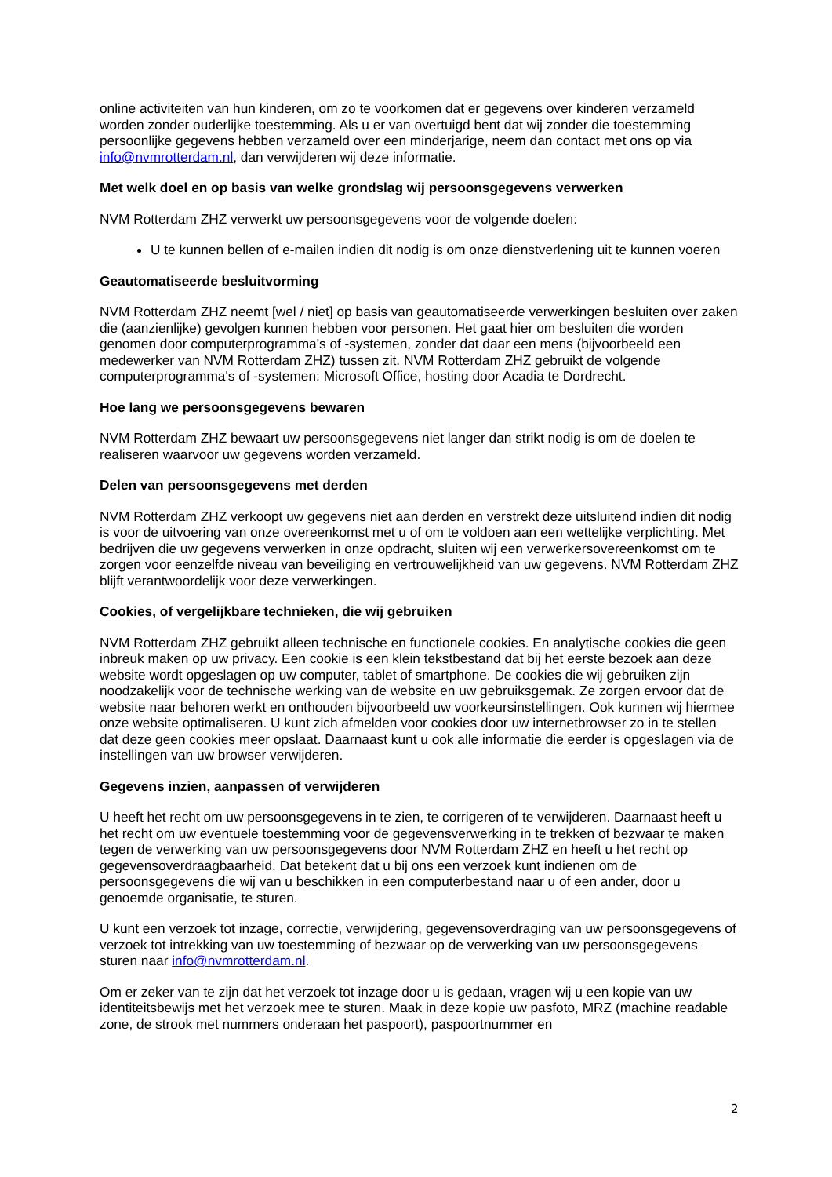online activiteiten van hun kinderen, om zo te voorkomen dat er gegevens over kinderen verzameld worden zonder ouderlijke toestemming. Als u er van overtuigd bent dat wij zonder die toestemming persoonlijke gegevens hebben verzameld over een minderjarige, neem dan contact met ons op via info@nvmrotterdam.nl, dan verwijderen wij deze informatie.
Met welk doel en op basis van welke grondslag wij persoonsgegevens verwerken
NVM Rotterdam ZHZ verwerkt uw persoonsgegevens voor de volgende doelen:
U te kunnen bellen of e-mailen indien dit nodig is om onze dienstverlening uit te kunnen voeren
Geautomatiseerde besluitvorming
NVM Rotterdam ZHZ neemt [wel / niet] op basis van geautomatiseerde verwerkingen besluiten over zaken die (aanzienlijke) gevolgen kunnen hebben voor personen. Het gaat hier om besluiten die worden genomen door computerprogramma's of -systemen, zonder dat daar een mens (bijvoorbeeld een medewerker van NVM Rotterdam ZHZ) tussen zit. NVM Rotterdam ZHZ gebruikt de volgende computerprogramma's of -systemen: Microsoft Office, hosting door Acadia te Dordrecht.
Hoe lang we persoonsgegevens bewaren
NVM Rotterdam ZHZ bewaart uw persoonsgegevens niet langer dan strikt nodig is om de doelen te realiseren waarvoor uw gegevens worden verzameld.
Delen van persoonsgegevens met derden
NVM Rotterdam ZHZ verkoopt uw gegevens niet aan derden en verstrekt deze uitsluitend indien dit nodig is voor de uitvoering van onze overeenkomst met u of om te voldoen aan een wettelijke verplichting. Met bedrijven die uw gegevens verwerken in onze opdracht, sluiten wij een verwerkersovereenkomst om te zorgen voor eenzelfde niveau van beveiliging en vertrouwelijkheid van uw gegevens. NVM Rotterdam ZHZ blijft verantwoordelijk voor deze verwerkingen.
Cookies, of vergelijkbare technieken, die wij gebruiken
NVM Rotterdam ZHZ gebruikt alleen technische en functionele cookies. En analytische cookies die geen inbreuk maken op uw privacy. Een cookie is een klein tekstbestand dat bij het eerste bezoek aan deze website wordt opgeslagen op uw computer, tablet of smartphone. De cookies die wij gebruiken zijn noodzakelijk voor de technische werking van de website en uw gebruiksgemak. Ze zorgen ervoor dat de website naar behoren werkt en onthouden bijvoorbeeld uw voorkeursinstellingen. Ook kunnen wij hiermee onze website optimaliseren. U kunt zich afmelden voor cookies door uw internetbrowser zo in te stellen dat deze geen cookies meer opslaat. Daarnaast kunt u ook alle informatie die eerder is opgeslagen via de instellingen van uw browser verwijderen.
Gegevens inzien, aanpassen of verwijderen
U heeft het recht om uw persoonsgegevens in te zien, te corrigeren of te verwijderen. Daarnaast heeft u het recht om uw eventuele toestemming voor de gegevensverwerking in te trekken of bezwaar te maken tegen de verwerking van uw persoonsgegevens door NVM Rotterdam ZHZ en heeft u het recht op gegevensoverdraagbaarheid. Dat betekent dat u bij ons een verzoek kunt indienen om de persoonsgegevens die wij van u beschikken in een computerbestand naar u of een ander, door u genoemde organisatie, te sturen.
U kunt een verzoek tot inzage, correctie, verwijdering, gegevensoverdraging van uw persoonsgegevens of verzoek tot intrekking van uw toestemming of bezwaar op de verwerking van uw persoonsgegevens sturen naar info@nvmrotterdam.nl.
Om er zeker van te zijn dat het verzoek tot inzage door u is gedaan, vragen wij u een kopie van uw identiteitsbewijs met het verzoek mee te sturen. Maak in deze kopie uw pasfoto, MRZ (machine readable zone, de strook met nummers onderaan het paspoort), paspoortnummer en
2